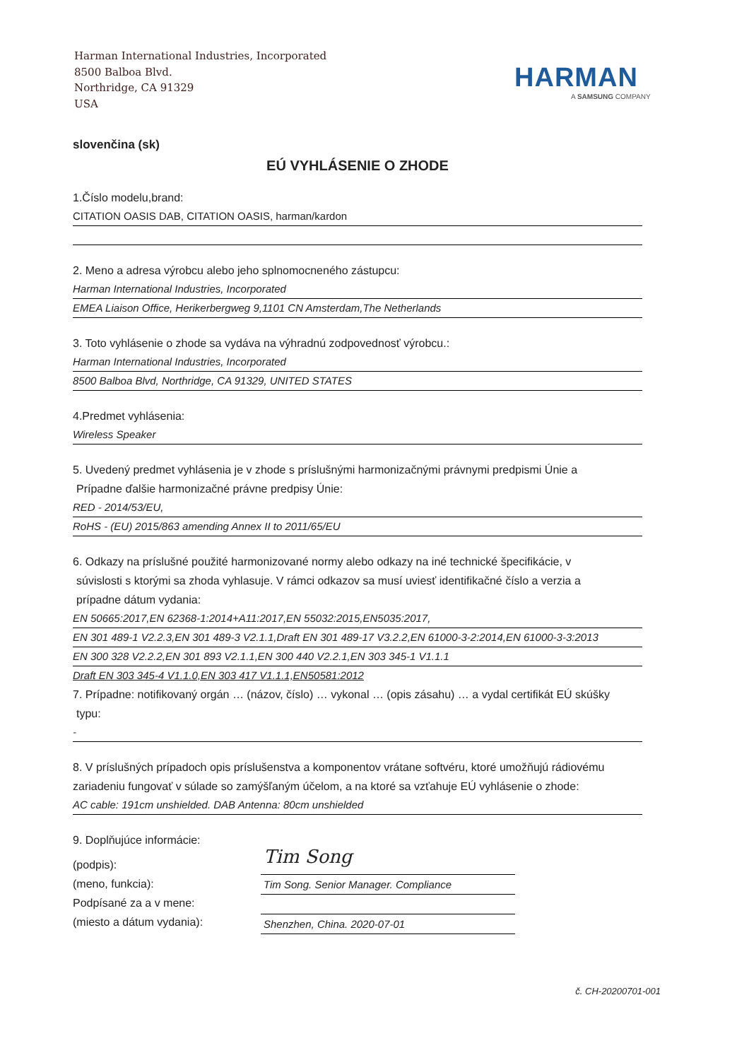Harman International Industries, Incorporated
8500 Balboa Blvd.
Northridge, CA 91329
USA
HARMAN
A SAMSUNG COMPANY
slovenčina (sk)
EÚ VYHLÁSENIE O ZHODE
1.Číslo modelu,brand:
CITATION OASIS DAB, CITATION OASIS, harman/kardon
2. Meno a adresa výrobcu alebo jeho splnomocneného zástupcu:
Harman International Industries, Incorporated
EMEA Liaison Office, Herikerbergweg 9,1101 CN Amsterdam,The Netherlands
3. Toto vyhlásenie o zhode sa vydáva na výhradnú zodpovednosť výrobcu.:
Harman International Industries, Incorporated
8500 Balboa Blvd, Northridge, CA 91329, UNITED STATES
4.Predmet vyhlásenia:
Wireless Speaker
5. Uvedený predmet vyhlásenia je v zhode s príslušnými harmonizačnými právnymi predpismi Únie a
Prípadne ďalšie harmonizačné právne predpisy Únie:
RED - 2014/53/EU,
RoHS - (EU) 2015/863 amending Annex II to 2011/65/EU
6. Odkazy na príslušné použité harmonizované normy alebo odkazy na iné technické špecifikácie, v
súvislosti s ktorými sa zhoda vyhlasuje. V rámci odkazov sa musí uviesť identifikačné číslo a verzia a
prípadne dátum vydania:
EN 50665:2017,EN 62368-1:2014+A11:2017,EN 55032:2015,EN5035:2017,
EN 301 489-1 V2.2.3,EN 301 489-3 V2.1.1,Draft EN 301 489-17 V3.2.2,EN 61000-3-2:2014,EN 61000-3-3:2013
EN 300 328 V2.2.2,EN 301 893 V2.1.1,EN 300 440 V2.2.1,EN 303 345-1 V1.1.1
Draft EN 303 345-4 V1.1.0,EN 303 417 V1.1.1,EN50581:2012
7. Prípadne: notifikovaný orgán … (názov, číslo) … vykonal … (opis zásahu) … a vydal certifikát EÚ skúšky
typu:
-
8. V príslušných prípadoch opis príslušenstva a komponentov vrátane softvéru, ktoré umožňujú rádiovému zariadeniu fungovať v súlade so zamýšľaným účelom, a na ktoré sa vzťahuje EÚ vyhlásenie o zhode:
AC cable: 191cm unshielded. DAB Antenna: 80cm unshielded
9. Doplňujúce informácie:
(podpis):
(meno, funkcia):
Podpísané za a v mene:
(miesto a dátum vydania):
Tim Song
Tim Song. Senior Manager. Compliance
Shenzhen, China. 2020-07-01
č. CH-20200701-001